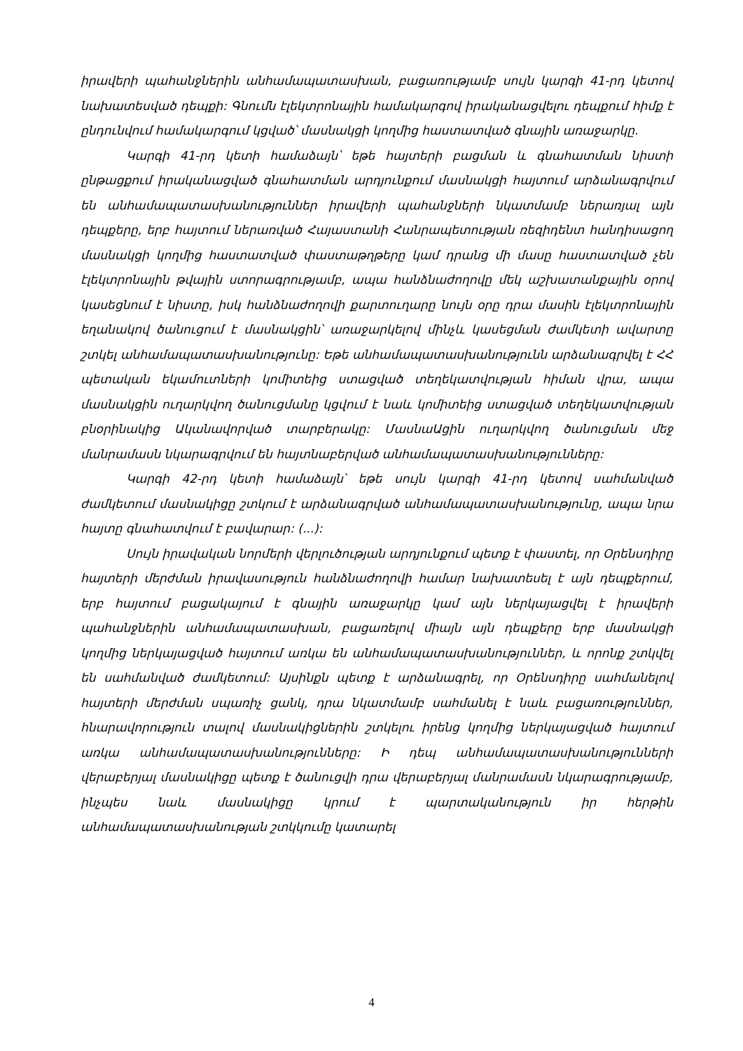իրավերի պահանջներին անհամապատասխան, բացառությամբ սույն կարգի 41-րդ կետով նախատեսված դեպքի: Գնումն էլեկտրոնային համակարգով իրականացվելու դեպքում հիմք է ընդունվում համակարգում կցված՝ մասնակցի կողմից հաստատված գնային առաջարկը.
Կարգի 41-րդ կետի համաձայն՝ եթե հայտերի բացման և գնահատման նիստի ընթացքում իրականացված գնահատման արդյունքում մասնակցի հայտում արձանագրվում են անհամապատասխանություններ իրավերի պահանջների նկատմամբ ներառյալ այն դեպքերը, երբ հայտում ներառված Հայաստանի Հանրապետության ռեզիդենտ հանդիսացող մասնակցի կողմից հաստատված փաստաթղթերը կամ դրանց մի մասը հաստատված չեն էլեկտրոնային թվային ստորագրությամբ, ապա հանձնաժողովը մեկ աշխատանքային օրով կասեցնում է նիստը, իսկ հանձնաժողովի քարտուղարը նույն օրը դրա մասին էլեկտրոնային եղանակով ծանուցում է մասնակցին՝ առաջարկելով մինչև կասեցման ժամկետի ավարտը շտկել անհամապատասխանությունը: Եթե անհամապատասխանությունն արձանագրվել է ՀՀ պետական եկամուտների կոմիտեից ստացված տեղեկատվության հիման վրա, ապա մասնակցին ուղարկվող ծանուցմանը կցվում է նաև կոմիտեից ստացված տեղեկատվության բնօրինակից Ականավորված տարբերակը: ՄասնաԱցին ուղարկվող ծանուցման մեջ մանրամասն նկարագրվում են հայտնաբերված անհամապատասխանությունները:
Կարգի 42-րդ կետի համաձայն՝ եթե սույն կարգի 41-րդ կետով սահմանված ժամկետում մասնակիցը շտկում է արձանագրված անհամապատասխանությունը, ապա նրա հայտը գնահատվում է բավարար: (...):
Սույն իրավական նորմերի վերլուծության արդյունքում պետք է փաստել, որ Օրենսդիրը հայտերի մերժման իրավասություն հանձնաժողովի համար նախատեսել է այն դեպքերում, երբ հայտում բացակայում է գնային առաջարկը կամ այն ներկայացվել է իրավերի պահանջներին անհամապատասխան, բացառելով միայն այն դեպքերը երբ մասնակցի կողմից ներկայացված հայտում առկա են անհամապատասխանություններ, և որոնք շտկվել են սահմանված ժամկետում: Այսինքն պետք է արձանագրել, որ Օրենսդիրը սահմանելով հայտերի մերժման սպառիչ ցանկ, դրա նկատմամբ սահմանել է նաև բացառություններ, հնարավորություն տալով մասնակիցներին շտկելու իրենց կողմից ներկայացված հայտում առկա անհամապատասխանությունները: Ի դեպ անհամապատասխանությունների վերաբերյալ մասնակիցը պետք է ծանուցվի դրա վերաբերյալ մանրամասն նկարագրությամբ, ինչպես նաև մասնակիցը կրում է պարտականություն իր հերթին անհամապատասխանության շտկկումը կատարել
4